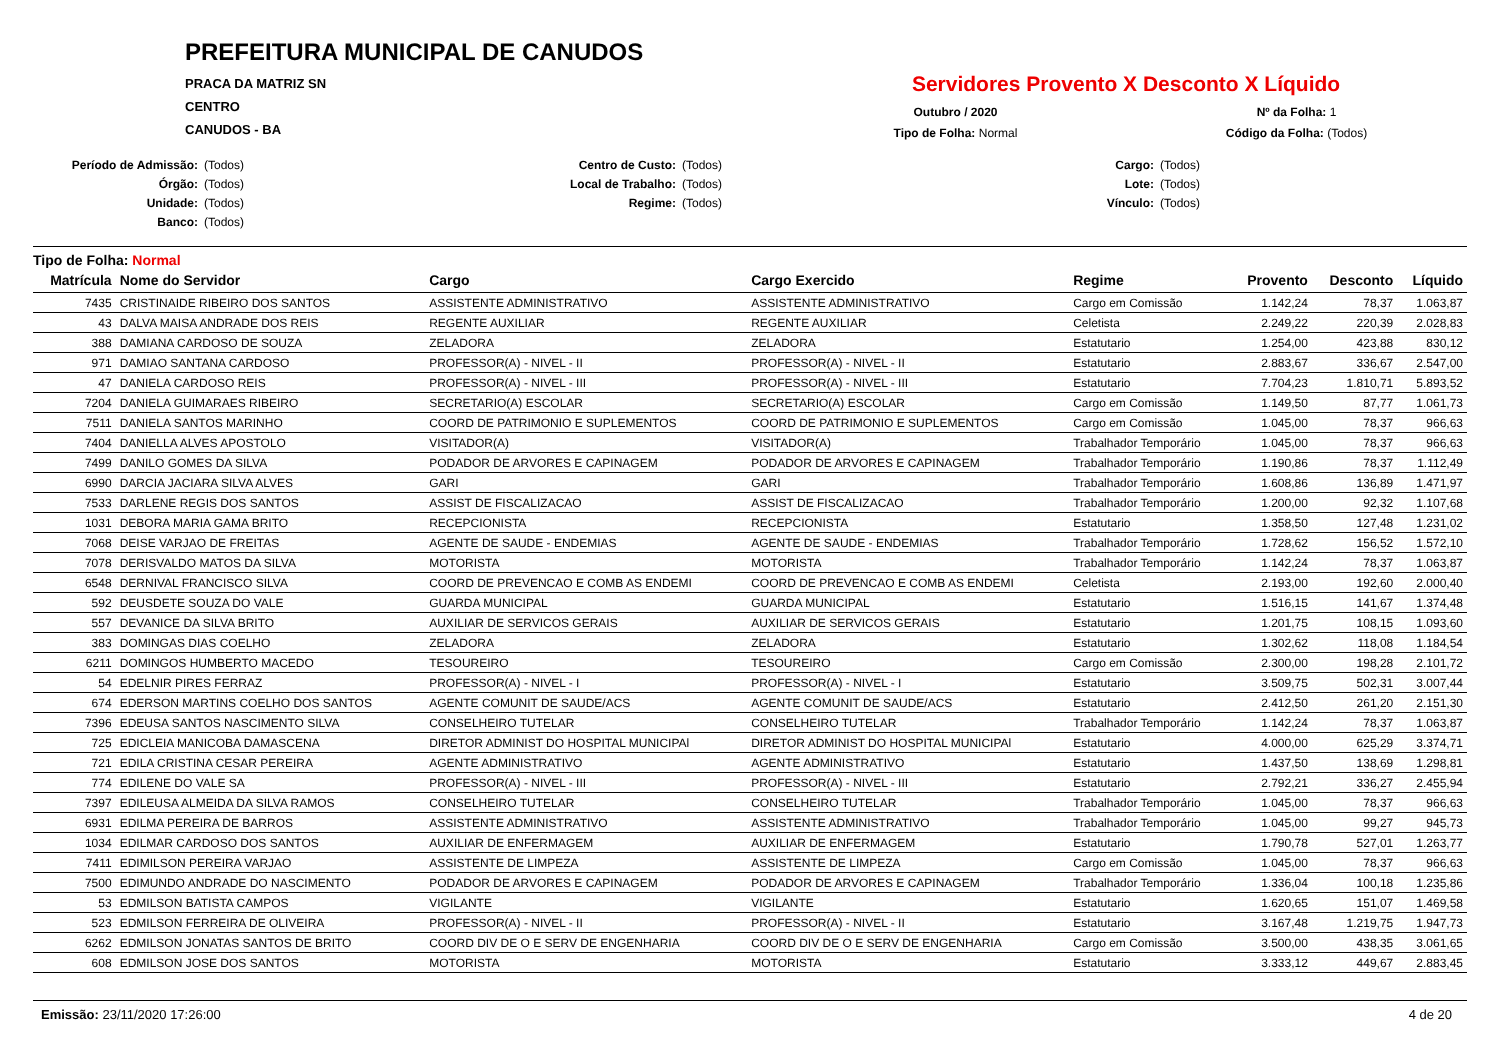PREFEITURA MUNICIPAL DE CANUDOS
PRACA DA MATRIZ SN
CENTRO
CANUDOS - BA
Servidores Provento X Desconto X Líquido
Outubro / 2020
Nº da Folha: 1
Tipo de Folha: Normal
Código da Folha: (Todos)
Período de Admissão: (Todos)
Órgão: (Todos)
Unidade: (Todos)
Banco: (Todos)
Centro de Custo: (Todos)
Local de Trabalho: (Todos)
Regime: (Todos)
Cargo: (Todos)
Lote: (Todos)
Vínculo: (Todos)
Tipo de Folha: Normal
| Matrícula | Nome do Servidor | Cargo | Cargo Exercido | Regime | Provento | Desconto | Líquido |
| --- | --- | --- | --- | --- | --- | --- | --- |
| 7435 | CRISTINAIDE RIBEIRO DOS SANTOS | ASSISTENTE ADMINISTRATIVO | ASSISTENTE ADMINISTRATIVO | Cargo em Comissão | 1.142,24 | 78,37 | 1.063,87 |
| 43 | DALVA MAISA ANDRADE DOS REIS | REGENTE AUXILIAR | REGENTE AUXILIAR | Celetista | 2.249,22 | 220,39 | 2.028,83 |
| 388 | DAMIANA CARDOSO DE SOUZA | ZELADORA | ZELADORA | Estatutario | 1.254,00 | 423,88 | 830,12 |
| 971 | DAMIAO SANTANA CARDOSO | PROFESSOR(A) - NIVEL - II | PROFESSOR(A) - NIVEL - II | Estatutario | 2.883,67 | 336,67 | 2.547,00 |
| 47 | DANIELA CARDOSO REIS | PROFESSOR(A) - NIVEL - III | PROFESSOR(A) - NIVEL - III | Estatutario | 7.704,23 | 1.810,71 | 5.893,52 |
| 7204 | DANIELA GUIMARAES RIBEIRO | SECRETARIO(A) ESCOLAR | SECRETARIO(A) ESCOLAR | Cargo em Comissão | 1.149,50 | 87,77 | 1.061,73 |
| 7511 | DANIELA SANTOS MARINHO | COORD DE PATRIMONIO E SUPLEMENTOS | COORD DE PATRIMONIO E SUPLEMENTOS | Cargo em Comissão | 1.045,00 | 78,37 | 966,63 |
| 7404 | DANIELLA ALVES APOSTOLO | VISITADOR(A) | VISITADOR(A) | Trabalhador Temporário | 1.045,00 | 78,37 | 966,63 |
| 7499 | DANILO GOMES DA SILVA | PODADOR DE ARVORES E CAPINAGEM | PODADOR DE ARVORES E CAPINAGEM | Trabalhador Temporário | 1.190,86 | 78,37 | 1.112,49 |
| 6990 | DARCIA JACIARA SILVA ALVES | GARI | GARI | Trabalhador Temporário | 1.608,86 | 136,89 | 1.471,97 |
| 7533 | DARLENE REGIS DOS SANTOS | ASSIST DE FISCALIZACAO | ASSIST DE FISCALIZACAO | Trabalhador Temporário | 1.200,00 | 92,32 | 1.107,68 |
| 1031 | DEBORA MARIA GAMA BRITO | RECEPCIONISTA | RECEPCIONISTA | Estatutario | 1.358,50 | 127,48 | 1.231,02 |
| 7068 | DEISE VARJAO DE FREITAS | AGENTE DE SAUDE - ENDEMIAS | AGENTE DE SAUDE - ENDEMIAS | Trabalhador Temporário | 1.728,62 | 156,52 | 1.572,10 |
| 7078 | DERISVALDO MATOS DA SILVA | MOTORISTA | MOTORISTA | Trabalhador Temporário | 1.142,24 | 78,37 | 1.063,87 |
| 6548 | DERNIVAL FRANCISCO SILVA | COORD DE PREVENCAO E COMB AS ENDEMI | COORD DE PREVENCAO E COMB AS ENDEMI | Celetista | 2.193,00 | 192,60 | 2.000,40 |
| 592 | DEUSDETE SOUZA DO VALE | GUARDA MUNICIPAL | GUARDA MUNICIPAL | Estatutario | 1.516,15 | 141,67 | 1.374,48 |
| 557 | DEVANICE DA SILVA BRITO | AUXILIAR DE SERVICOS GERAIS | AUXILIAR DE SERVICOS GERAIS | Estatutario | 1.201,75 | 108,15 | 1.093,60 |
| 383 | DOMINGAS DIAS COELHO | ZELADORA | ZELADORA | Estatutario | 1.302,62 | 118,08 | 1.184,54 |
| 6211 | DOMINGOS HUMBERTO MACEDO | TESOUREIRO | TESOUREIRO | Cargo em Comissão | 2.300,00 | 198,28 | 2.101,72 |
| 54 | EDELNIR PIRES FERRAZ | PROFESSOR(A) - NIVEL - I | PROFESSOR(A) - NIVEL - I | Estatutario | 3.509,75 | 502,31 | 3.007,44 |
| 674 | EDERSON MARTINS COELHO DOS SANTOS | AGENTE COMUNIT DE SAUDE/ACS | AGENTE COMUNIT DE SAUDE/ACS | Estatutario | 2.412,50 | 261,20 | 2.151,30 |
| 7396 | EDEUSA SANTOS NASCIMENTO SILVA | CONSELHEIRO TUTELAR | CONSELHEIRO TUTELAR | Trabalhador Temporário | 1.142,24 | 78,37 | 1.063,87 |
| 725 | EDICLEIA MANICOBA DAMASCENA | DIRETOR ADMINIST DO HOSPITAL MUNICIPAl | DIRETOR ADMINIST DO HOSPITAL MUNICIPAl | Estatutario | 4.000,00 | 625,29 | 3.374,71 |
| 721 | EDILA CRISTINA CESAR PEREIRA | AGENTE ADMINISTRATIVO | AGENTE ADMINISTRATIVO | Estatutario | 1.437,50 | 138,69 | 1.298,81 |
| 774 | EDILENE DO VALE SA | PROFESSOR(A) - NIVEL - III | PROFESSOR(A) - NIVEL - III | Estatutario | 2.792,21 | 336,27 | 2.455,94 |
| 7397 | EDILEUSA ALMEIDA DA SILVA RAMOS | CONSELHEIRO TUTELAR | CONSELHEIRO TUTELAR | Trabalhador Temporário | 1.045,00 | 78,37 | 966,63 |
| 6931 | EDILMA PEREIRA DE BARROS | ASSISTENTE ADMINISTRATIVO | ASSISTENTE ADMINISTRATIVO | Trabalhador Temporário | 1.045,00 | 99,27 | 945,73 |
| 1034 | EDILMAR CARDOSO DOS SANTOS | AUXILIAR DE ENFERMAGEM | AUXILIAR DE ENFERMAGEM | Estatutario | 1.790,78 | 527,01 | 1.263,77 |
| 7411 | EDIMILSON PEREIRA VARJAO | ASSISTENTE DE LIMPEZA | ASSISTENTE DE LIMPEZA | Cargo em Comissão | 1.045,00 | 78,37 | 966,63 |
| 7500 | EDIMUNDO ANDRADE DO NASCIMENTO | PODADOR DE ARVORES E CAPINAGEM | PODADOR DE ARVORES E CAPINAGEM | Trabalhador Temporário | 1.336,04 | 100,18 | 1.235,86 |
| 53 | EDMILSON BATISTA CAMPOS | VIGILANTE | VIGILANTE | Estatutario | 1.620,65 | 151,07 | 1.469,58 |
| 523 | EDMILSON FERREIRA DE OLIVEIRA | PROFESSOR(A) - NIVEL - II | PROFESSOR(A) - NIVEL - II | Estatutario | 3.167,48 | 1.219,75 | 1.947,73 |
| 6262 | EDMILSON JONATAS SANTOS DE BRITO | COORD DIV DE O E SERV DE ENGENHARIA | COORD DIV DE O E SERV DE ENGENHARIA | Cargo em Comissão | 3.500,00 | 438,35 | 3.061,65 |
| 608 | EDMILSON JOSE DOS SANTOS | MOTORISTA | MOTORISTA | Estatutario | 3.333,12 | 449,67 | 2.883,45 |
Emissão: 23/11/2020 17:26:00 4 de 20